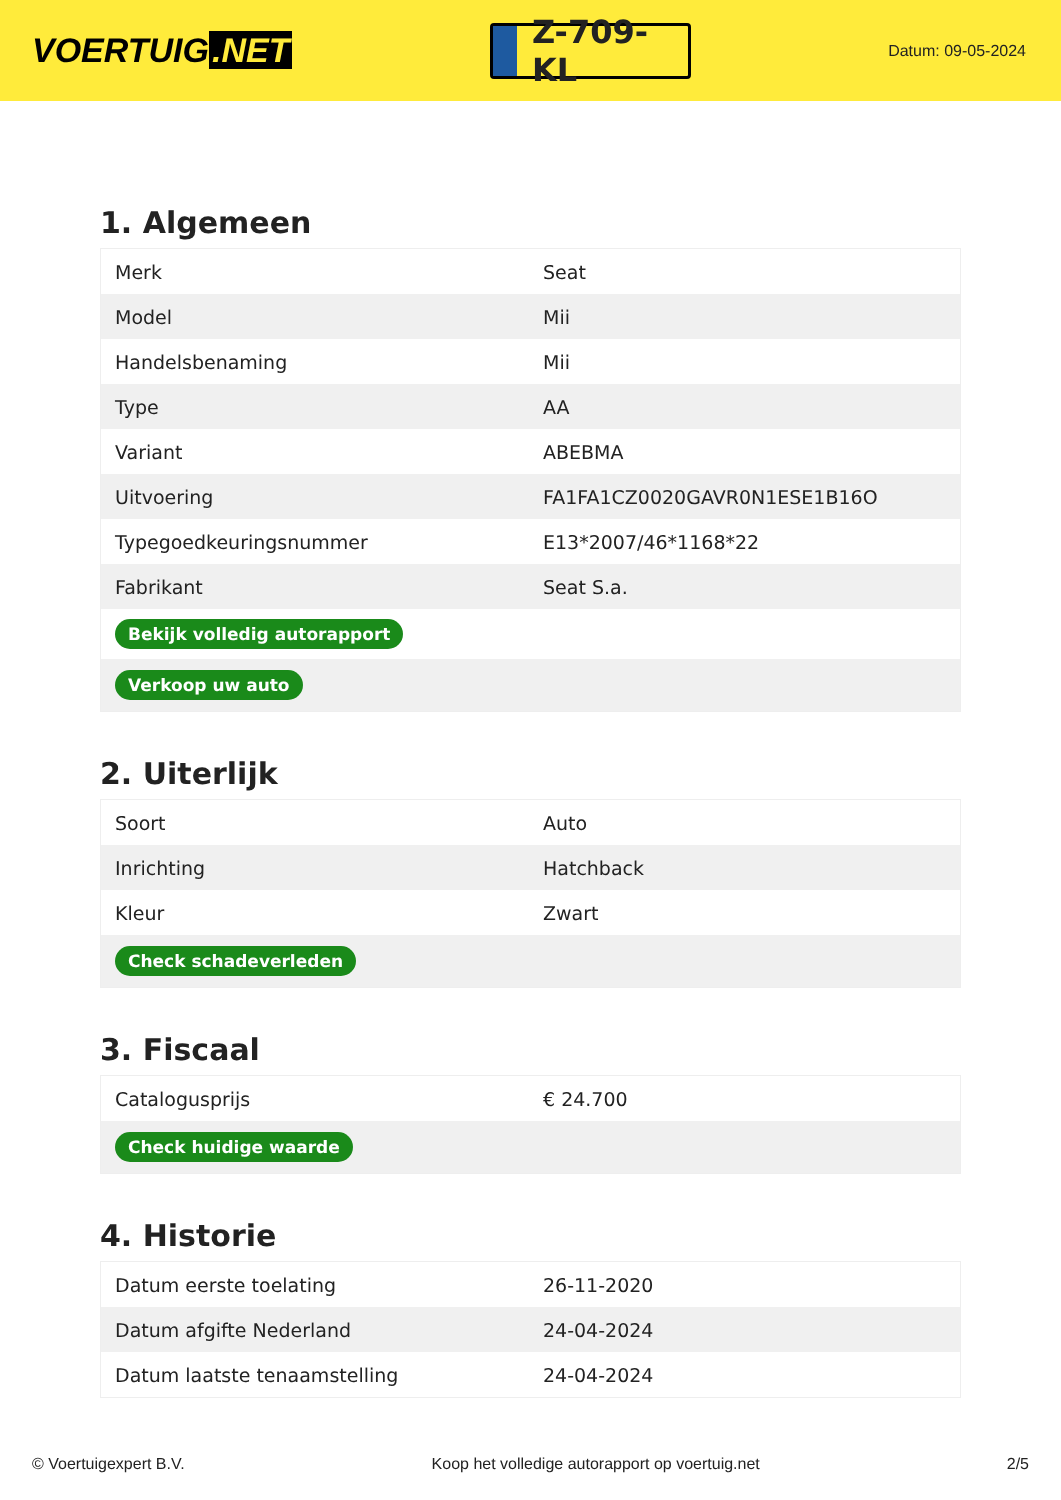VOERTUIG.NET
Z-709-KL
Datum: 09-05-2024
1. Algemeen
| Merk | Seat |
| Model | Mii |
| Handelsbenaming | Mii |
| Type | AA |
| Variant | ABEBMA |
| Uitvoering | FA1FA1CZ0020GAVR0N1ESE1B16O |
| Typegoedkeuringsnummer | E13*2007/46*1168*22 |
| Fabrikant | Seat S.a. |
| Bekijk volledig autorapport | |
| Verkoop uw auto | |
2. Uiterlijk
| Soort | Auto |
| Inrichting | Hatchback |
| Kleur | Zwart |
| Check schadeverleden | |
3. Fiscaal
| Catalogusprijs | € 24.700 |
| Check huidige waarde | |
4. Historie
| Datum eerste toelating | 26-11-2020 |
| Datum afgifte Nederland | 24-04-2024 |
| Datum laatste tenaamstelling | 24-04-2024 |
© Voertuigexpert B.V. Koop het volledige autorapport op voertuig.net 2/5